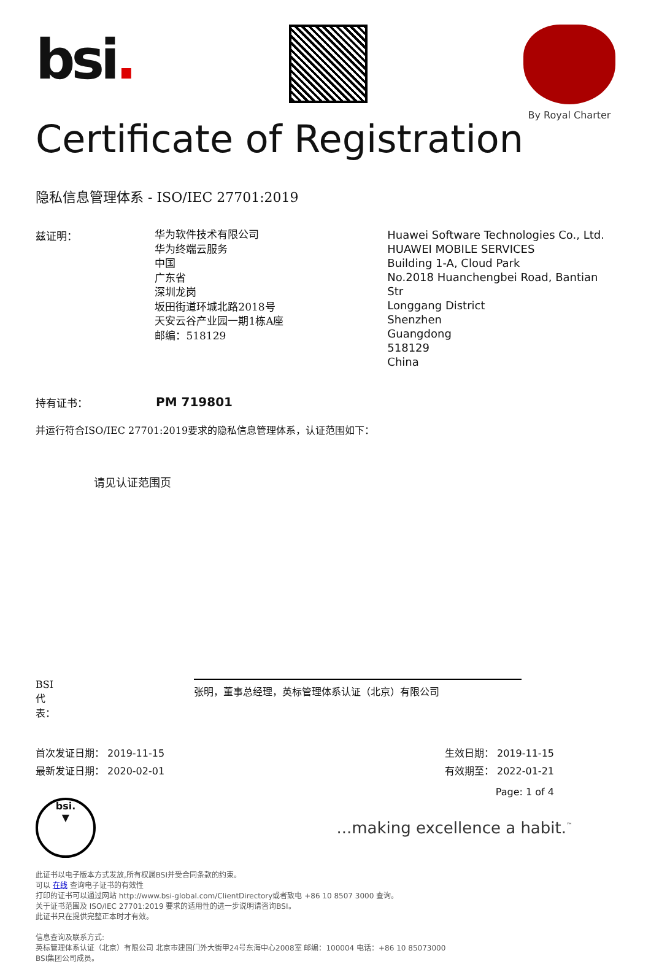bsi.
By Royal Charter
Certificate of Registration
隐私信息管理体系 - ISO/IEC 27701:2019
兹证明：
华为软件技术有限公司
华为终端云服务
中国
广东省
深圳龙岗
坂田街道环城北路2018号
天安云谷产业园一期1栋A座
邮编：518129
Huawei Software Technologies Co., Ltd.
HUAWEI MOBILE SERVICES
Building 1-A, Cloud Park
No.2018 Huanchengbei Road, Bantian Str
Longgang District
Shenzhen
Guangdong
518129
China
持有证书：
PM 719801
并运行符合ISO/IEC 27701:2019要求的隐私信息管理体系，认证范围如下：
请见认证范围页
BSI代表：
张明，董事总经理，英标管理体系认证（北京）有限公司
首次发证日期： 2019-11-15
最新发证日期： 2020-02-01
生效日期： 2019-11-15
有效期至： 2022-01-21
Page: 1 of 4
bsi.
▼
...making excellence a habit.<sup>™</sup>
此证书以电子版本方式发放,所有权属BSI并受合同条款的约束。
可以 在线 查询电子证书的有效性
打印的证书可以通过网站 http://www.bsi-global.com/ClientDirectory或者致电 +86 10 8507 3000 查询。
关于证书范围及 ISO/IEC 27701:2019 要求的适用性的进一步说明请咨询BSI。
此证书只在提供完整正本时才有效。
信息查询及联系方式:
英标管理体系认证（北京）有限公司 北京市建国门外大街甲24号东海中心2008室 邮编：100004 电话：+86 10 85073000
BSI集团公司成员。